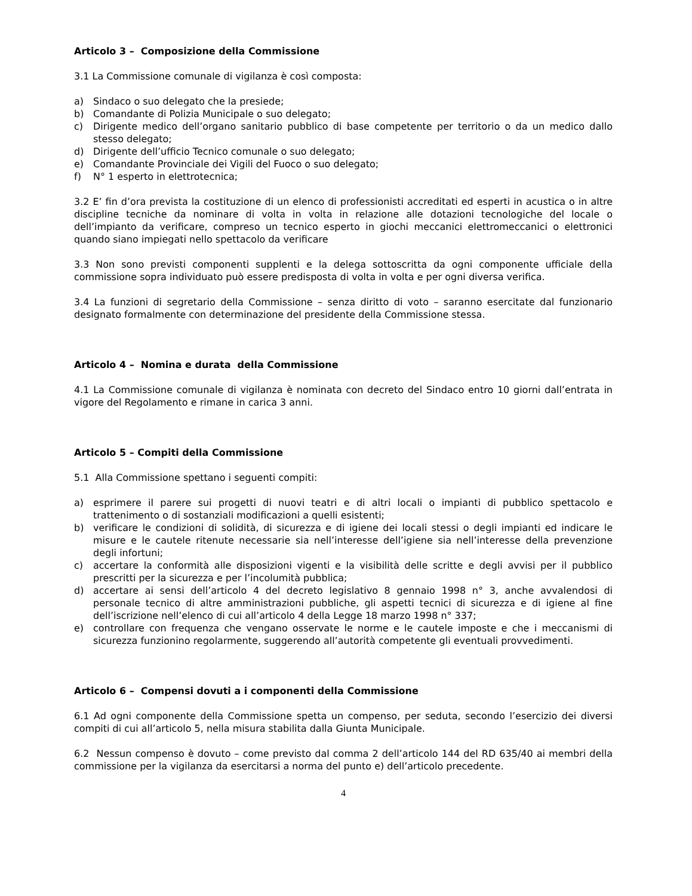Articolo 3 – Composizione della Commissione
3.1 La Commissione comunale di vigilanza è così composta:
a) Sindaco o suo delegato che la presiede;
b) Comandante di Polizia Municipale o suo delegato;
c) Dirigente medico dell’organo sanitario pubblico di base competente per territorio o da un medico dallo stesso delegato;
d) Dirigente dell’ufficio Tecnico comunale o suo delegato;
e) Comandante Provinciale dei Vigili del Fuoco o suo delegato;
f) N° 1 esperto in elettrotecnica;
3.2 E’ fin d’ora prevista la costituzione di un elenco di professionisti accreditati ed esperti in acustica o in altre discipline tecniche da nominare di volta in volta in relazione alle dotazioni tecnologiche del locale o dell’impianto da verificare, compreso un tecnico esperto in giochi meccanici elettromeccanici o elettronici quando siano impiegati nello spettacolo da verificare
3.3 Non sono previsti componenti supplenti e la delega sottoscritta da ogni componente ufficiale della commissione sopra individuato può essere predisposta di volta in volta e per ogni diversa verifica.
3.4 La funzioni di segretario della Commissione – senza diritto di voto – saranno esercitate dal funzionario designato formalmente con determinazione del presidente della Commissione stessa.
Articolo 4 – Nomina e durata della Commissione
4.1 La Commissione comunale di vigilanza è nominata con decreto del Sindaco entro 10 giorni dall’entrata in vigore del Regolamento e rimane in carica 3 anni.
Articolo 5 – Compiti della Commissione
5.1 Alla Commissione spettano i seguenti compiti:
a) esprimere il parere sui progetti di nuovi teatri e di altri locali o impianti di pubblico spettacolo e trattenimento o di sostanziali modificazioni a quelli esistenti;
b) verificare le condizioni di solidità, di sicurezza e di igiene dei locali stessi o degli impianti ed indicare le misure e le cautele ritenute necessarie sia nell’interesse dell’igiene sia nell’interesse della prevenzione degli infortuni;
c) accertare la conformità alle disposizioni vigenti e la visibilità delle scritte e degli avvisi per il pubblico prescritti per la sicurezza e per l’incolumità pubblica;
d) accertare ai sensi dell’articolo 4 del decreto legislativo 8 gennaio 1998 n° 3, anche avvalendosi di personale tecnico di altre amministrazioni pubbliche, gli aspetti tecnici di sicurezza e di igiene al fine dell’iscrizione nell’elenco di cui all’articolo 4 della Legge 18 marzo 1998 n° 337;
e) controllare con frequenza che vengano osservate le norme e le cautele imposte e che i meccanismi di sicurezza funzionino regolarmente, suggerendo all’autorità competente gli eventuali provvedimenti.
Articolo 6 – Compensi dovuti a i componenti della Commissione
6.1 Ad ogni componente della Commissione spetta un compenso, per seduta, secondo l’esercizio dei diversi compiti di cui all’articolo 5, nella misura stabilita dalla Giunta Municipale.
6.2 Nessun compenso è dovuto – come previsto dal comma 2 dell’articolo 144 del RD 635/40 ai membri della commissione per la vigilanza da esercitarsi a norma del punto e) dell’articolo precedente.
4